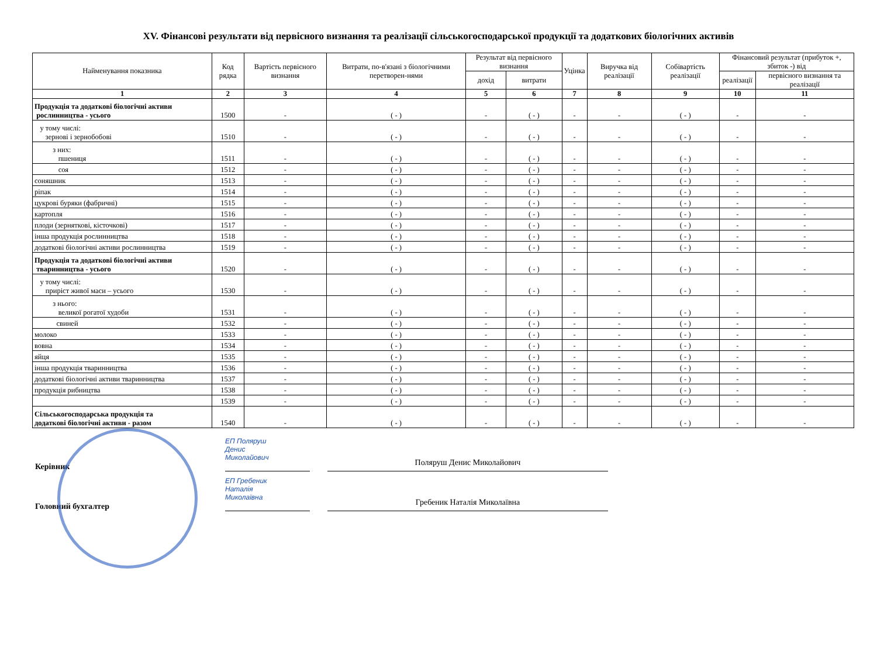XV. Фінансові результати від первісного визнання та реалізації сільськогосподарської продукції та додаткових біологічних активів
| Найменування показника | Код рядка | Вартість первісного визнання | Витрати, по-в'язані з біологічними перетворен-нями | Результат від первісного визнання | | Уцінка | Виручка від реалізації | Собівартість реалізації | Фінансовий результат (прибуток +, збиток -) від | |
| --- | --- | --- | --- | --- | --- | --- | --- | --- | --- | --- |
| | | | | дохід | витрати | | | | реалізації | первісного визнання та реалізації |
| 1 | 2 | 3 | 4 | 5 | 6 | 7 | 8 | 9 | 10 | 11 |
| Продукція та додаткові біологічні активи рослинництва - усього | 1500 | - | ( - ) | - | ( - ) | - | - | ( - ) | - | - |
| у тому числі: зернові і зернобобові | 1510 | - | ( - ) | - | ( - ) | - | - | ( - ) | - | - |
| з них: пшениця | 1511 | - | ( - ) | - | ( - ) | - | - | ( - ) | - | - |
| соя | 1512 | - | ( - ) | - | ( - ) | - | - | ( - ) | - | - |
| соняшник | 1513 | - | ( - ) | - | ( - ) | - | - | ( - ) | - | - |
| ріпак | 1514 | - | ( - ) | - | ( - ) | - | - | ( - ) | - | - |
| цукрові буряки (фабричні) | 1515 | - | ( - ) | - | ( - ) | - | - | ( - ) | - | - |
| картопля | 1516 | - | ( - ) | - | ( - ) | - | - | ( - ) | - | - |
| плоди (зерняткові, кісточкові) | 1517 | - | ( - ) | - | ( - ) | - | - | ( - ) | - | - |
| інша продукція рослинництва | 1518 | - | ( - ) | - | ( - ) | - | - | ( - ) | - | - |
| додаткові біологічні активи рослинництва | 1519 | - | ( - ) | - | ( - ) | - | - | ( - ) | - | - |
| Продукція та додаткові біологічні активи тваринництва - усього | 1520 | - | ( - ) | - | ( - ) | - | - | ( - ) | - | - |
| у тому числі: приріст живої маси – усього | 1530 | - | ( - ) | - | ( - ) | - | - | ( - ) | - | - |
| з нього: великої рогатої худоби | 1531 | - | ( - ) | - | ( - ) | - | - | ( - ) | - | - |
| свиней | 1532 | - | ( - ) | - | ( - ) | - | - | ( - ) | - | - |
| молоко | 1533 | - | ( - ) | - | ( - ) | - | - | ( - ) | - | - |
| вовна | 1534 | - | ( - ) | - | ( - ) | - | - | ( - ) | - | - |
| яйця | 1535 | - | ( - ) | - | ( - ) | - | - | ( - ) | - | - |
| інша продукція тваринництва | 1536 | - | ( - ) | - | ( - ) | - | - | ( - ) | - | - |
| додаткові біологічні активи тваринництва | 1537 | - | ( - ) | - | ( - ) | - | - | ( - ) | - | - |
| продукція рибництва | 1538 | - | ( - ) | - | ( - ) | - | - | ( - ) | - | - |
| | 1539 | - | ( - ) | - | ( - ) | - | - | ( - ) | - | - |
| Сільськогосподарська продукція та додаткові біологічні активи - разом | 1540 | - | ( - ) | - | ( - ) | - | - | ( - ) | - | - |
Керівник
ЕП Поляруш
Денис
Миколайович
Поляруш Денис Миколайович
Головний бухгалтер
ЕП Гребеник
Наталія
Миколаївна
Гребеник Наталія Миколаївна